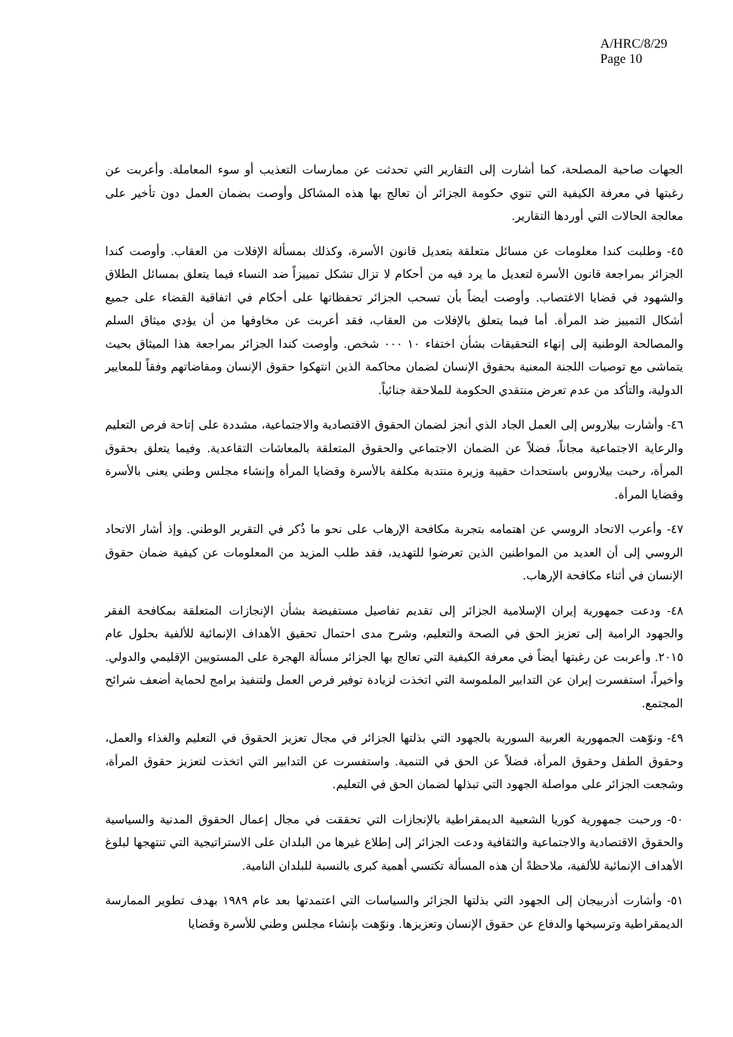A/HRC/8/29
Page 10
الجهات صاحبة المصلحة، كما أشارت إلى التقارير التي تحدثت عن ممارسات التعذيب أو سوء المعاملة. وأعربت عن رغبتها في معرفة الكيفية التي تنوي حكومة الجزائر أن تعالج بها هذه المشاكل وأوصت بضمان العمل دون تأخير على معالجة الحالات التي أوردها التقارير.
٤٥- وطلبت كندا معلومات عن مسائل متعلقة بتعديل قانون الأسرة، وكذلك بمسألة الإفلات من العقاب. وأوصت كندا الجزائر بمراجعة قانون الأسرة لتعديل ما يرد فيه من أحكام لا تزال تشكل تمييزاً ضد النساء فيما يتعلق بمسائل الطلاق والشهود في قضايا الاغتصاب. وأوصت أيضاً بأن تسحب الجزائر تحفظاتها على أحكام في اتفاقية القضاء على جميع أشكال التمييز ضد المرأة. أما فيما يتعلق بالإفلات من العقاب، فقد أعربت عن مخاوفها من أن يؤدي ميثاق السلم والمصالحة الوطنية إلى إنهاء التحقيقات بشأن اختفاء ١٠ ٠٠٠ شخص. وأوصت كندا الجزائر بمراجعة هذا الميثاق بحيث يتماشى مع توصيات اللجنة المعنية بحقوق الإنسان لضمان محاكمة الذين انتهكوا حقوق الإنسان ومقاضاتهم وفقاً للمعايير الدولية، والتأكد من عدم تعرض منتقدي الحكومة للملاحقة جنائياً.
٤٦- وأشارت بيلاروس إلى العمل الجاد الذي أنجز لضمان الحقوق الاقتصادية والاجتماعية، مشددة على إتاحة فرص التعليم والرعاية الاجتماعية مجاناً، فضلاً عن الضمان الاجتماعي والحقوق المتعلقة بالمعاشات التقاعدية. وفيما يتعلق بحقوق المرأة، رحبت بيلاروس باستحداث حقيبة وزيرة منتدبة مكلفة بالأسرة وقضايا المرأة وإنشاء مجلس وطني يعنى بالأسرة وقضايا المرأة.
٤٧- وأعرب الاتحاد الروسي عن اهتمامه بتجربة مكافحة الإرهاب على نحو ما ذُكر في التقرير الوطني. وإذ أشار الاتحاد الروسي إلى أن العديد من المواطنين الذين تعرضوا للتهديد، فقد طلب المزيد من المعلومات عن كيفية ضمان حقوق الإنسان في أثناء مكافحة الإرهاب.
٤٨- ودعت جمهورية إيران الإسلامية الجزائر إلى تقديم تفاصيل مستفيضة بشأن الإنجازات المتعلقة بمكافحة الفقر والجهود الرامية إلى تعزيز الحق في الصحة والتعليم، وشرح مدى احتمال تحقيق الأهداف الإنمائية للألفية بحلول عام ٢٠١٥. وأعربت عن رغبتها أيضاً في معرفة الكيفية التي تعالج بها الجزائر مسألة الهجرة على المستويين الإقليمي والدولي. وأخيراً، استفسرت إيران عن التدابير الملموسة التي اتخذت لزيادة توفير فرص العمل ولتنفيذ برامج لحماية أضعف شرائح المجتمع.
٤٩- ونوّهت الجمهورية العربية السورية بالجهود التي بذلتها الجزائر في مجال تعزيز الحقوق في التعليم والغذاء والعمل، وحقوق الطفل وحقوق المرأة، فضلاً عن الحق في التنمية. واستفسرت عن التدابير التي اتخذت لتعزيز حقوق المرأة، وشجعت الجزائر على مواصلة الجهود التي تبذلها لضمان الحق في التعليم.
٥٠- ورحبت جمهورية كوريا الشعبية الديمقراطية بالإنجازات التي تحققت في مجال إعمال الحقوق المدنية والسياسية والحقوق الاقتصادية والاجتماعية والثقافية ودعت الجزائر إلى إطلاع غيرها من البلدان على الاستراتيجية التي تنتهجها لبلوغ الأهداف الإنمائية للألفية، ملاحظةً أن هذه المسألة تكتسي أهمية كبرى بالنسبة للبلدان النامية.
٥١- وأشارت أذربيجان إلى الجهود التي بذلتها الجزائر والسياسات التي اعتمدتها بعد عام ١٩٨٩ بهدف تطوير الممارسة الديمقراطية وترسيخها والدفاع عن حقوق الإنسان وتعزيزها. ونوّهت بإنشاء مجلس وطني للأسرة وقضايا